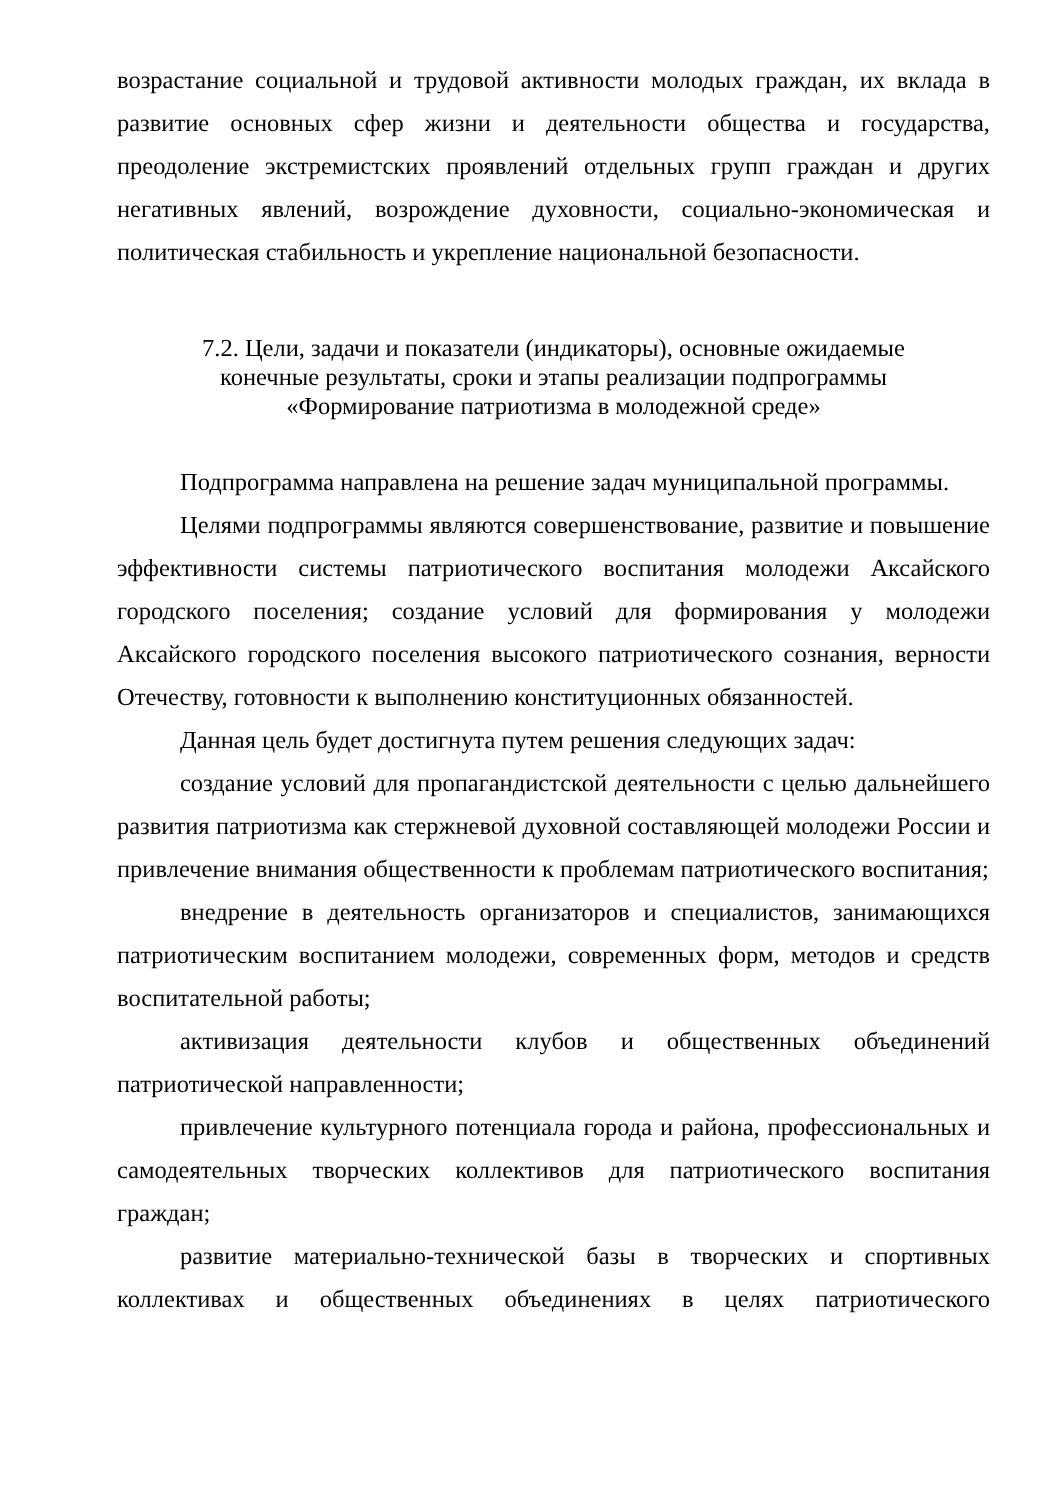возрастание социальной и трудовой активности молодых граждан, их вклада в развитие основных сфер жизни и деятельности общества и государства, преодоление экстремистских проявлений отдельных групп граждан и других негативных явлений, возрождение духовности, социально-экономическая и политическая стабильность и укрепление национальной безопасности.
7.2. Цели, задачи и показатели (индикаторы), основные ожидаемые
конечные результаты, сроки и этапы реализации подпрограммы
«Формирование патриотизма в молодежной среде»
Подпрограмма направлена на решение задач муниципальной программы.
Целями подпрограммы являются совершенствование, развитие и повышение эффективности системы патриотического воспитания молодежи Аксайского городского поселения; создание условий для формирования у молодежи Аксайского городского поселения высокого патриотического сознания, верности Отечеству, готовности к выполнению конституционных обязанностей.
Данная цель будет достигнута путем решения следующих задач:
создание условий для пропагандистской деятельности с целью дальнейшего развития патриотизма как стержневой духовной составляющей молодежи России и привлечение внимания общественности к проблемам патриотического воспитания;
внедрение в деятельность организаторов и специалистов, занимающихся патриотическим воспитанием молодежи, современных форм, методов и средств воспитательной работы;
активизация деятельности клубов и общественных объединений патриотической направленности;
привлечение культурного потенциала города и района, профессиональных и самодеятельных творческих коллективов для патриотического воспитания граждан;
развитие материально-технической базы в творческих и спортивных коллективах и общественных объединениях в целях патриотического